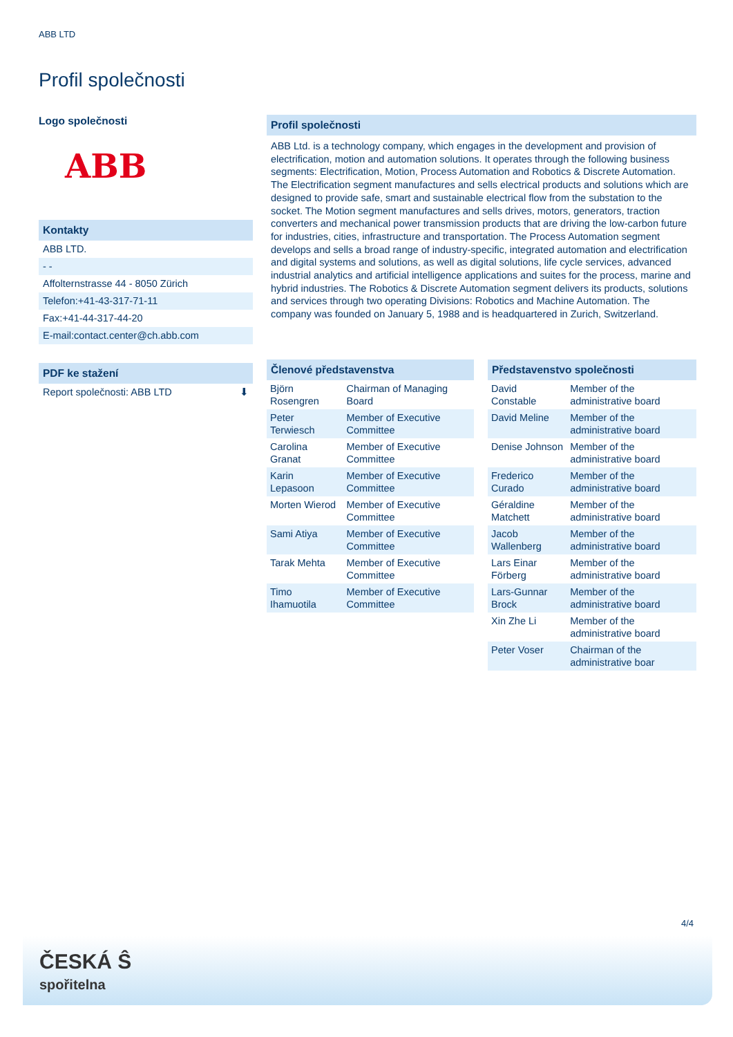ABB LTD
Profil společnosti
Logo společnosti
ABB
Kontakty
ABB LTD.
- -
Affolternstrasse 44 - 8050 Zürich
Telefon:+41-43-317-71-11
Fax:+41-44-317-44-20
E-mail:contact.center@ch.abb.com
PDF ke stažení
Report společnosti: ABB LTD ⬇
Profil společnosti
ABB Ltd. is a technology company, which engages in the development and provision of electrification, motion and automation solutions. It operates through the following business segments: Electrification, Motion, Process Automation and Robotics & Discrete Automation. The Electrification segment manufactures and sells electrical products and solutions which are designed to provide safe, smart and sustainable electrical flow from the substation to the socket. The Motion segment manufactures and sells drives, motors, generators, traction converters and mechanical power transmission products that are driving the low-carbon future for industries, cities, infrastructure and transportation. The Process Automation segment develops and sells a broad range of industry-specific, integrated automation and electrification and digital systems and solutions, as well as digital solutions, life cycle services, advanced industrial analytics and artificial intelligence applications and suites for the process, marine and hybrid industries. The Robotics & Discrete Automation segment delivers its products, solutions and services through two operating Divisions: Robotics and Machine Automation. The company was founded on January 5, 1988 and is headquartered in Zurich, Switzerland.
Členové představenstva
| Björn Rosengren | Chairman of Managing Board |
| Peter Terwiesch | Member of Executive Committee |
| Carolina Granat | Member of Executive Committee |
| Karin Lepasoon | Member of Executive Committee |
| Morten Wierod | Member of Executive Committee |
| Sami Atiya | Member of Executive Committee |
| Tarak Mehta | Member of Executive Committee |
| Timo Ihamuotila | Member of Executive Committee |
Představenstvo společnosti
| David Constable | Member of the administrative board |
| David Meline | Member of the administrative board |
| Denise Johnson | Member of the administrative board |
| Frederico Curado | Member of the administrative board |
| Géraldine Matchett | Member of the administrative board |
| Jacob Wallenberg | Member of the administrative board |
| Lars Einar Förberg | Member of the administrative board |
| Lars-Gunnar Brock | Member of the administrative board |
| Xin Zhe Li | Member of the administrative board |
| Peter Voser | Chairman of the administrative boar |
4/4
ČESKÁ Ŝ
spořitelna